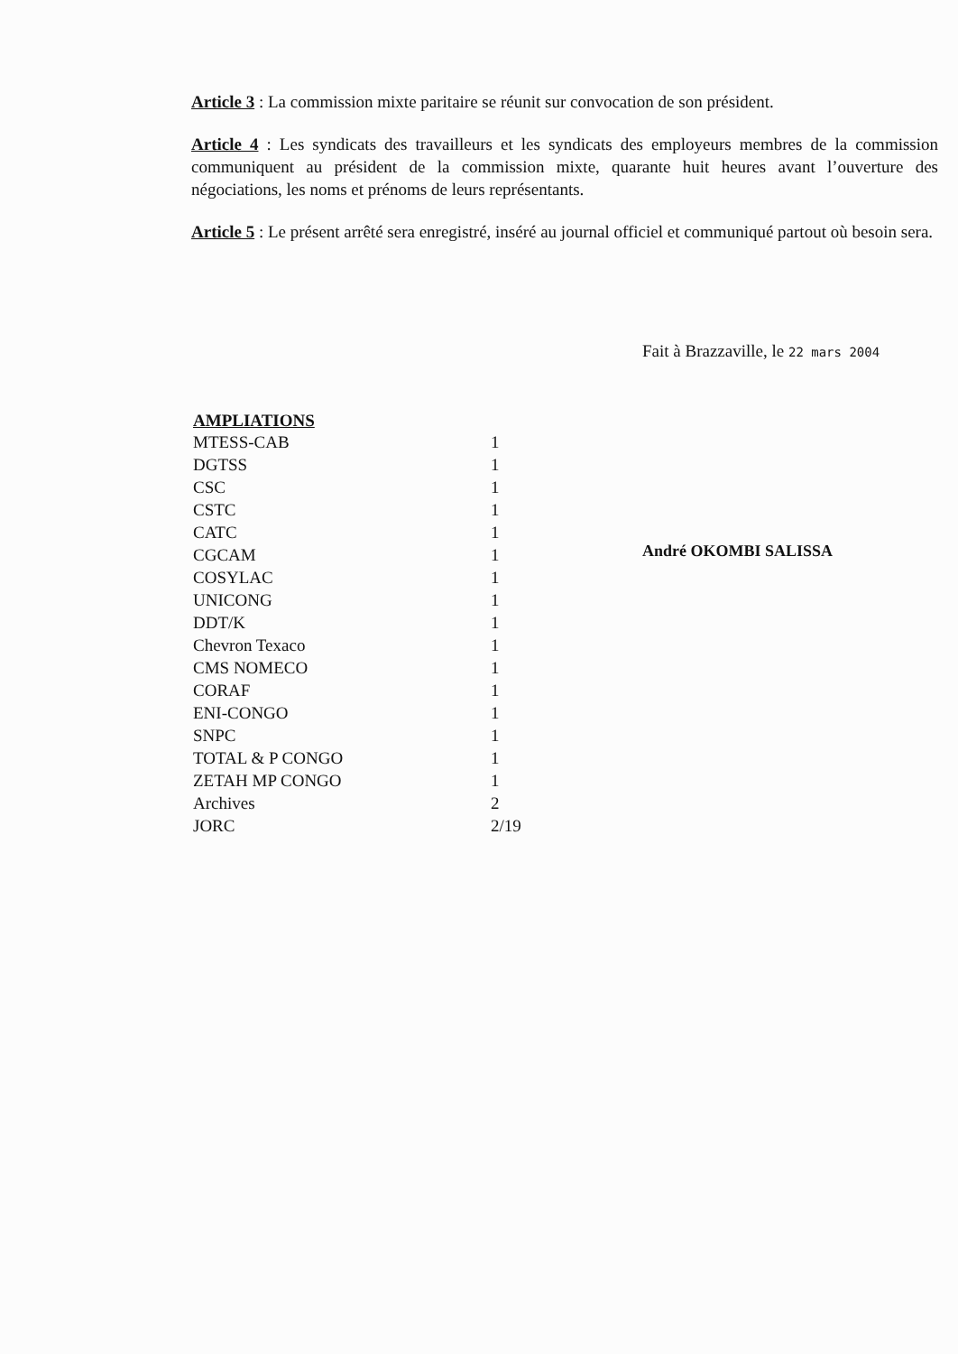Article 3 : La commission mixte paritaire se réunit sur convocation de son président.
Article 4 : Les syndicats des travailleurs et les syndicats des employeurs membres de la commission communiquent au président de la commission mixte, quarante huit heures avant l’ouverture des négociations, les noms et prénoms de leurs représentants.
Article 5 : Le présent arrêté sera enregistré, inséré au journal officiel et communiqué partout où besoin sera.
Fait à Brazzaville, le 22 mars 2004
André OKOMBI SALISSA
| AMPLIATIONS | |
| --- | --- |
| MTESS-CAB | 1 |
| DGTSS | 1 |
| CSC | 1 |
| CSTC | 1 |
| CATC | 1 |
| CGCAM | 1 |
| COSYLAC | 1 |
| UNICONG | 1 |
| DDT/K | 1 |
| Chevron Texaco | 1 |
| CMS NOMECO | 1 |
| CORAF | 1 |
| ENI-CONGO | 1 |
| SNPC | 1 |
| TOTAL & P CONGO | 1 |
| ZETAH MP CONGO | 1 |
| Archives | 2 |
| JORC | 2/19 |